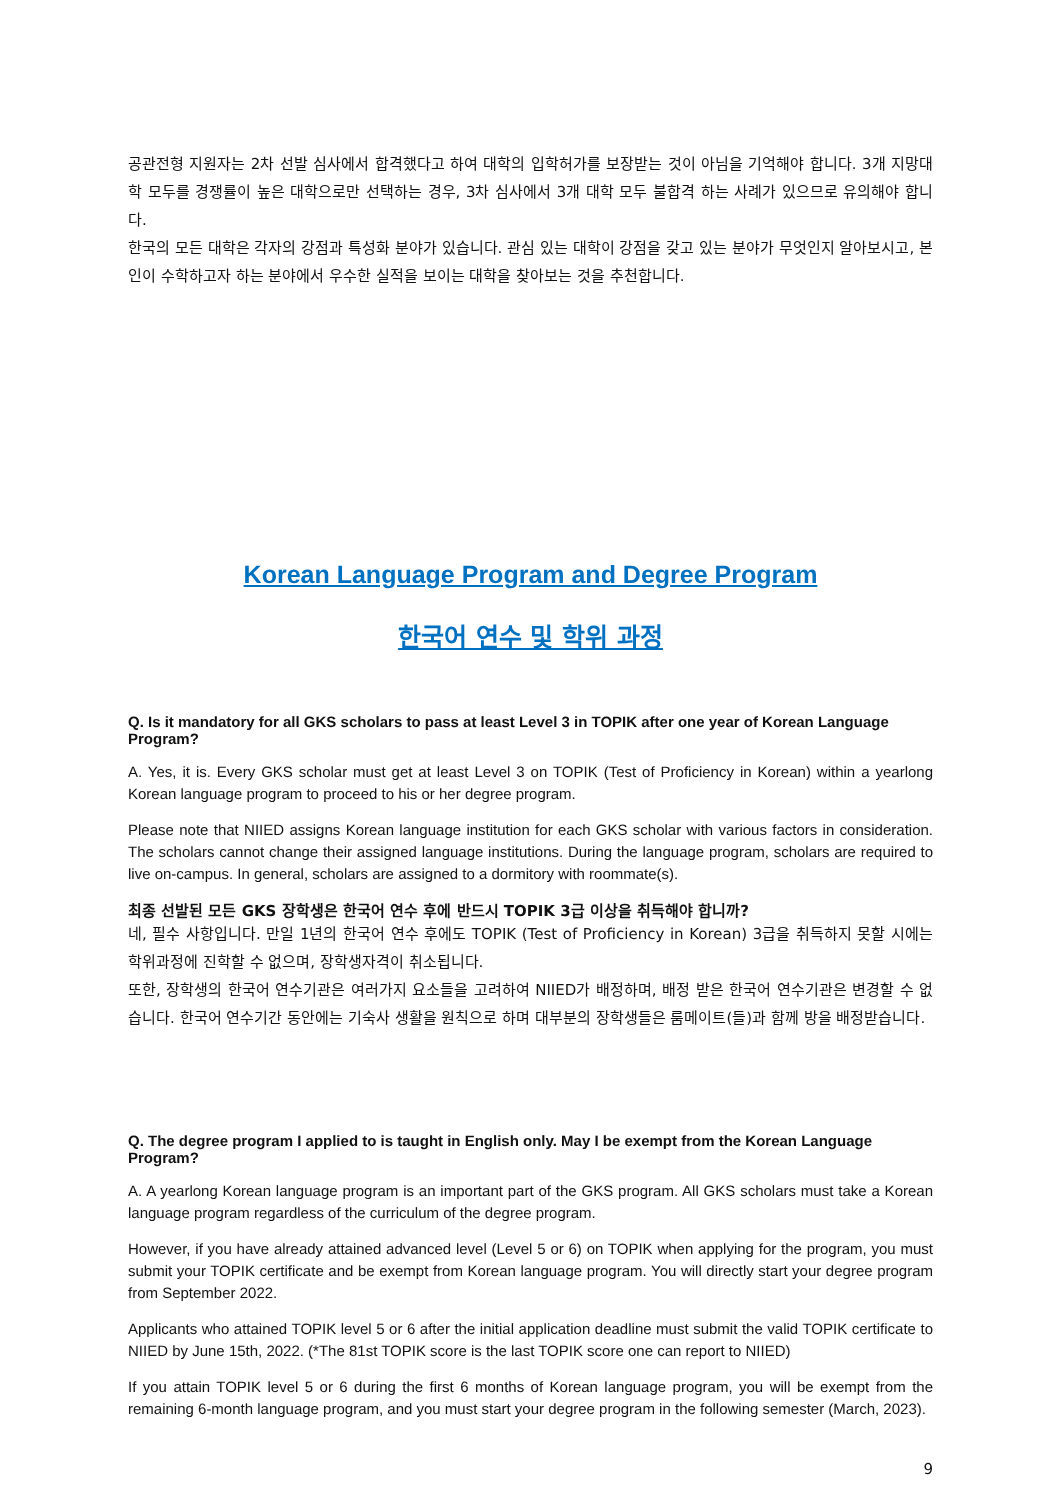공관전형 지원자는 2차 선발 심사에서 합격했다고 하여 대학의 입학허가를 보장받는 것이 아님을 기억해야 합니다. 3개 지망대학 모두를 경쟁률이 높은 대학으로만 선택하는 경우, 3차 심사에서 3개 대학 모두 불합격 하는 사례가 있으므로 유의해야 합니다.
한국의 모든 대학은 각자의 강점과 특성화 분야가 있습니다. 관심 있는 대학이 강점을 갖고 있는 분야가 무엇인지 알아보시고, 본인이 수학하고자 하는 분야에서 우수한 실적을 보이는 대학을 찾아보는 것을 추천합니다.
Korean Language Program and Degree Program
한국어 연수 및 학위 과정
Q. Is it mandatory for all GKS scholars to pass at least Level 3 in TOPIK after one year of Korean Language Program?
A. Yes, it is. Every GKS scholar must get at least Level 3 on TOPIK (Test of Proficiency in Korean) within a yearlong Korean language program to proceed to his or her degree program.
Please note that NIIED assigns Korean language institution for each GKS scholar with various factors in consideration. The scholars cannot change their assigned language institutions. During the language program, scholars are required to live on-campus. In general, scholars are assigned to a dormitory with roommate(s).
최종 선발된 모든 GKS 장학생은 한국어 연수 후에 반드시 TOPIK 3급 이상을 취득해야 합니까?
네, 필수 사항입니다. 만일 1년의 한국어 연수 후에도 TOPIK (Test of Proficiency in Korean) 3급을 취득하지 못할 시에는 학위과정에 진학할 수 없으며, 장학생자격이 취소됩니다.
또한, 장학생의 한국어 연수기관은 여러가지 요소들을 고려하여 NIIED가 배정하며, 배정 받은 한국어 연수기관은 변경할 수 없습니다. 한국어 연수기간 동안에는 기숙사 생활을 원칙으로 하며 대부분의 장학생들은 룸메이트(들)과 함께 방을 배정받습니다.
Q. The degree program I applied to is taught in English only. May I be exempt from the Korean Language Program?
A. A yearlong Korean language program is an important part of the GKS program. All GKS scholars must take a Korean language program regardless of the curriculum of the degree program.
However, if you have already attained advanced level (Level 5 or 6) on TOPIK when applying for the program, you must submit your TOPIK certificate and be exempt from Korean language program. You will directly start your degree program from September 2022.
Applicants who attained TOPIK level 5 or 6 after the initial application deadline must submit the valid TOPIK certificate to NIIED by June 15th, 2022. (*The 81st TOPIK score is the last TOPIK score one can report to NIIED)
If you attain TOPIK level 5 or 6 during the first 6 months of Korean language program, you will be exempt from the remaining 6-month language program, and you must start your degree program in the following semester (March, 2023).
9